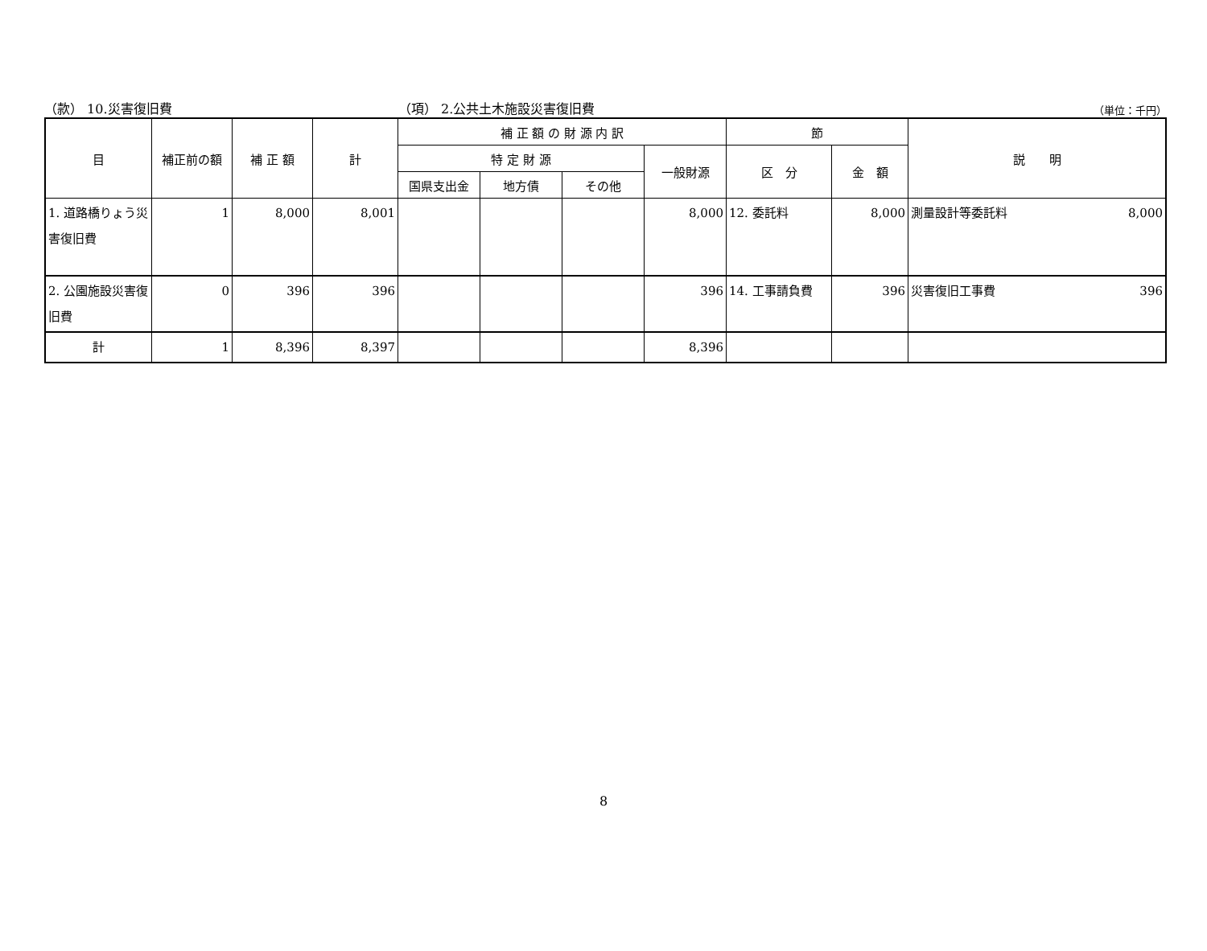（款） 10.災害復旧費 （項） 2.公共土木施設災害復旧費
（単位：千円）
| 目 | 補正前の額 | 補 正 額 | 計 | 補 正 額 の 財 源 内 訳 | | | | 節 | | 説 明 |
| --- | --- | --- | --- | --- | --- | --- | --- | --- | --- | --- |
| | | | | 特 定 財 源 | | | 一般財源 | 区 分 | 金 額 | |
| | | | | 国県支出金 | 地方債 | その他 | | | | |
| 1. 道路橋りょう災害復旧費 | 1 | 8,000 | 8,001 | | | | 8,000 | 12. 委託料 | 8,000 | 測量設計等委託料 8,000 |
| 2. 公園施設災害復旧費 | 0 | 396 | 396 | | | | 396 | 14. 工事請負費 | 396 | 災害復旧工事費 396 |
| 計 | 1 | 8,396 | 8,397 | | | | 8,396 | | | |
8